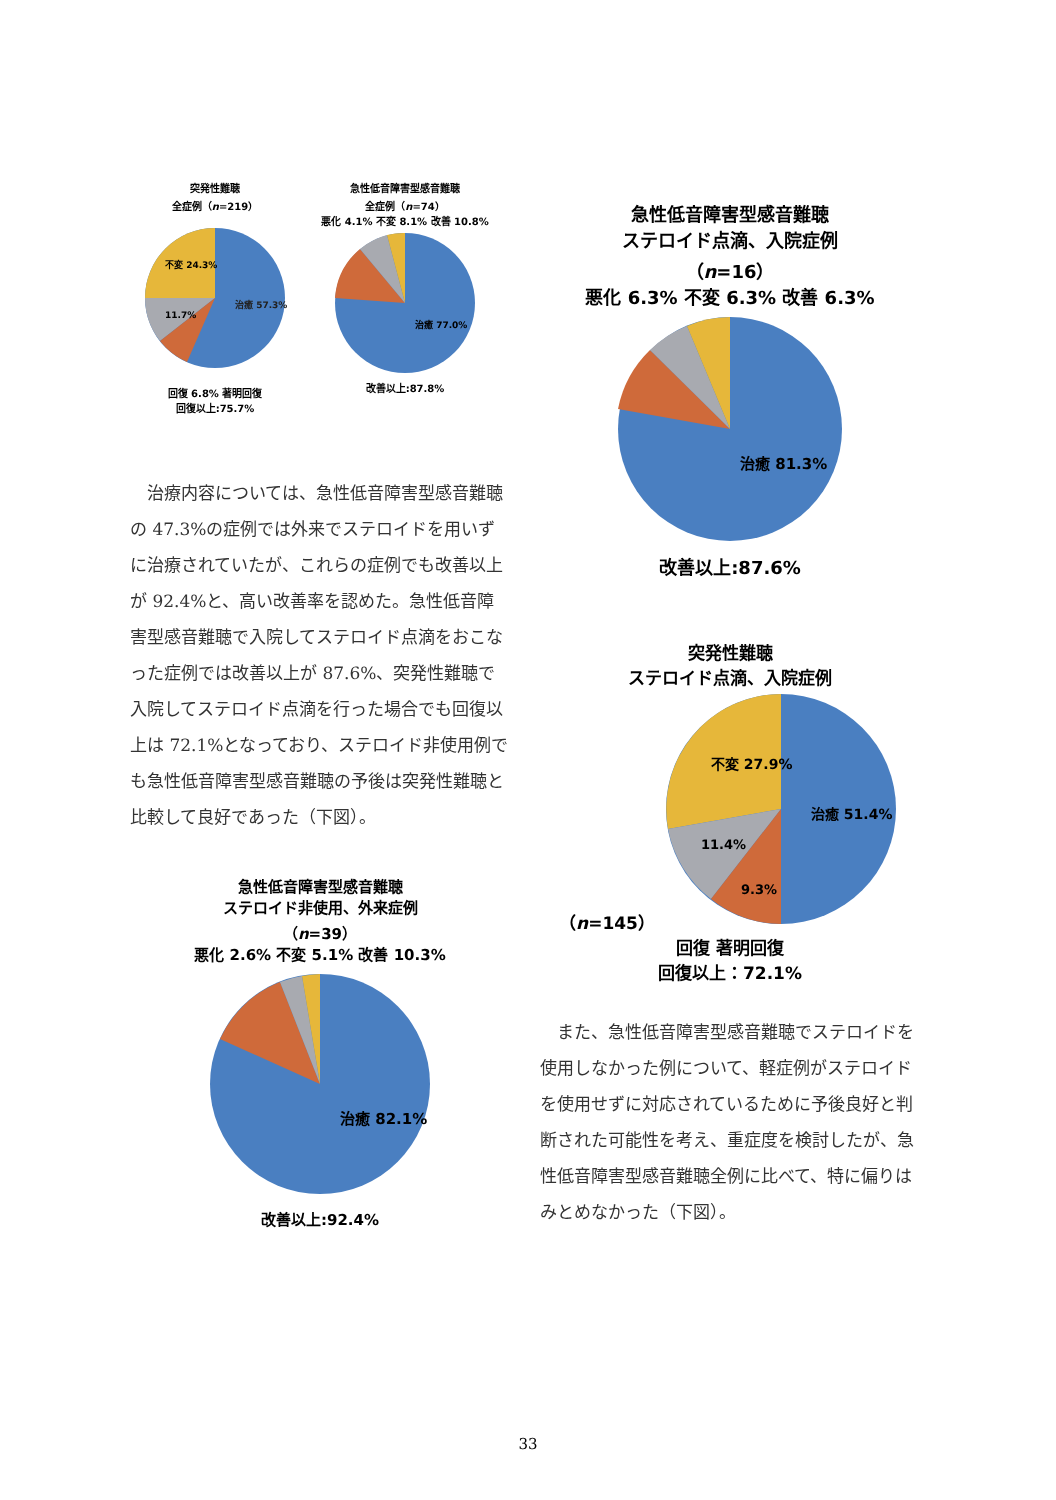突発性難聴
全症例（n=219）
治癒 57.3%
不変 24.3%
11.7%
回復 6.8% 著明回復
回復以上:75.7%
急性低音障害型感音難聴
全症例（n=74）
悪化 4.1% 不変 8.1% 改善 10.8%
治癒 77.0%
改善以上:87.8%
　治療内容については、急性低音障害型感音難聴の 47.3%の症例では外来でステロイドを用いずに治療されていたが、これらの症例でも改善以上が 92.4%と、高い改善率を認めた。急性低音障害型感音難聴で入院してステロイド点滴をおこなった症例では改善以上が 87.6%、突発性難聴で入院してステロイド点滴を行った場合でも回復以上は 72.1%となっており、ステロイド非使用例でも急性低音障害型感音難聴の予後は突発性難聴と比較して良好であった（下図）。
急性低音障害型感音難聴
ステロイド非使用、外来症例
（n=39）
悪化 2.6% 不変 5.1% 改善 10.3%
治癒 82.1%
改善以上:92.4%
急性低音障害型感音難聴
ステロイド点滴、入院症例
（n=16）
悪化 6.3% 不変 6.3% 改善 6.3%
治癒 81.3%
改善以上:87.6%
突発性難聴
ステロイド点滴、入院症例
（n=145）
治癒 51.4%
不変 27.9%
11.4%
9.3%
回復 著明回復
回復以上：72.1%
　また、急性低音障害型感音難聴でステロイドを使用しなかった例について、軽症例がステロイドを使用せずに対応されているために予後良好と判断された可能性を考え、重症度を検討したが、急性低音障害型感音難聴全例に比べて、特に偏りはみとめなかった（下図）。
33